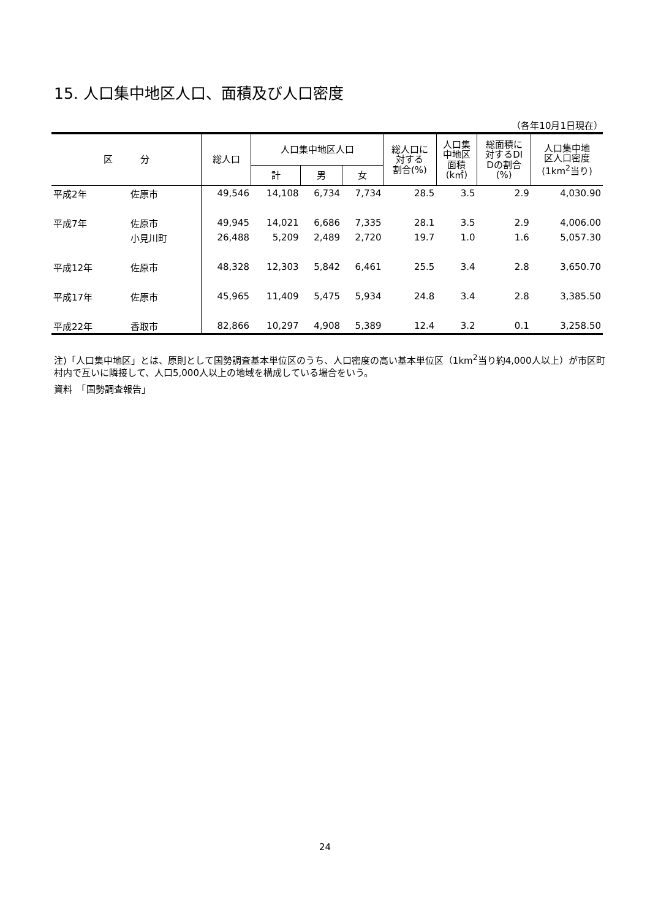15. 人口集中地区人口、面積及び人口密度
（各年10月1日現在）
| 区 分 | | 総人口 | 人口集中地区人口 | | | 総人口に 対する 割合(%) | 人口集 中地区 面積 (k㎡) | 総面積に 対するDI Dの割合 (%) | 人口集中地 区人口密度 (1km<sup>2</sup>当り) |
| --- | --- | --- | --- | --- | --- | --- | --- | --- | --- |
| | | | 計 | 男 | 女 | | | | |
| 平成2年 | 佐原市 | 49,546 | 14,108 | 6,734 | 7,734 | 28.5 | 3.5 | 2.9 | 4,030.90 |
| 平成7年 | 佐原市 | 49,945 | 14,021 | 6,686 | 7,335 | 28.1 | 3.5 | 2.9 | 4,006.00 |
| | 小見川町 | 26,488 | 5,209 | 2,489 | 2,720 | 19.7 | 1.0 | 1.6 | 5,057.30 |
| 平成12年 | 佐原市 | 48,328 | 12,303 | 5,842 | 6,461 | 25.5 | 3.4 | 2.8 | 3,650.70 |
| 平成17年 | 佐原市 | 45,965 | 11,409 | 5,475 | 5,934 | 24.8 | 3.4 | 2.8 | 3,385.50 |
| 平成22年 | 香取市 | 82,866 | 10,297 | 4,908 | 5,389 | 12.4 | 3.2 | 0.1 | 3,258.50 |
注)「人口集中地区」とは、原則として国勢調査基本単位区のうち、人口密度の高い基本単位区（1km<sup>2</sup>当り約4,000人以上）が市区町村内で互いに隣接して、人口5,000人以上の地域を構成している場合をいう。
資料　「国勢調査報告」
24